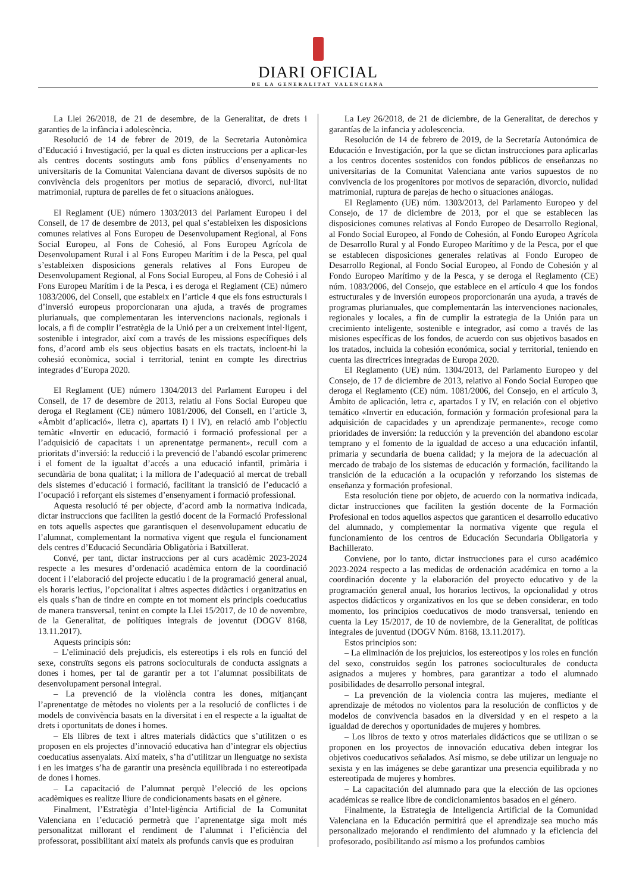DIARI OFICIAL
DE LA GENERALITAT VALENCIANA
La Llei 26/2018, de 21 de desembre, de la Generalitat, de drets i garanties de la infància i adolescència.
Resolució de 14 de febrer de 2019, de la Secretaria Autonòmica d’Educació i Investigació, per la qual es dicten instruccions per a aplicar-les als centres docents sostinguts amb fons públics d’ensenyaments no universitaris de la Comunitat Valenciana davant de diversos supòsits de no convivència dels progenitors per motius de separació, divorci, nul·litat matrimonial, ruptura de parelles de fet o situacions anàlogues.
El Reglament (UE) número 1303/2013 del Parlament Europeu i del Consell, de 17 de desembre de 2013, pel qual s’estableixen les disposicions comunes relatives al Fons Europeu de Desenvolupament Regional, al Fons Social Europeu, al Fons de Cohesió, al Fons Europeu Agrícola de Desenvolupament Rural i al Fons Europeu Marítim i de la Pesca, pel qual s’estableixen disposicions generals relatives al Fons Europeu de Desenvolupament Regional, al Fons Social Europeu, al Fons de Cohesió i al Fons Europeu Marítim i de la Pesca, i es deroga el Reglament (CE) número 1083/2006, del Consell, que estableix en l’article 4 que els fons estructurals i d’inversió europeus proporcionaran una ajuda, a través de programes plurianuals, que complementaran les intervencions nacionals, regionals i locals, a fi de complir l’estratègia de la Unió per a un creixement intel·ligent, sostenible i integrador, així com a través de les missions específiques dels fons, d’acord amb els seus objectius basats en els tractats, incloent-hi la cohesió econòmica, social i territorial, tenint en compte les directrius integrades d’Europa 2020.
El Reglament (UE) número 1304/2013 del Parlament Europeu i del Consell, de 17 de desembre de 2013, relatiu al Fons Social Europeu que deroga el Reglament (CE) número 1081/2006, del Consell, en l’article 3, «Àmbit d’aplicació», lletra c), apartats I) i IV), en relació amb l’objectiu temàtic «Invertir en educació, formació i formació professional per a l’adquisició de capacitats i un aprenentatge permanent», recull com a prioritats d’inversió: la reducció i la prevenció de l’abandó escolar primerenc i el foment de la igualtat d’accés a una educació infantil, primària i secundària de bona qualitat; i la millora de l’adequació al mercat de treball dels sistemes d’educació i formació, facilitant la transició de l’educació a l’ocupació i reforçant els sistemes d’ensenyament i formació professional.
Aquesta resolució té per objecte, d’acord amb la normativa indicada, dictar instruccions que faciliten la gestió docent de la Formació Professional en tots aquells aspectes que garantisquen el desenvolupament educatiu de l’alumnat, complementant la normativa vigent que regula el funcionament dels centres d’Educació Secundària Obligatòria i Batxillerat.
Convé, per tant, dictar instruccions per al curs acadèmic 2023-2024 respecte a les mesures d’ordenació acadèmica entorn de la coordinació docent i l’elaboració del projecte educatiu i de la programació general anual, els horaris lectius, l’opcionalitat i altres aspectes didàctics i organitzatius en els quals s’han de tindre en compte en tot moment els principis coeducatius de manera transversal, tenint en compte la Llei 15/2017, de 10 de novembre, de la Generalitat, de polítiques integrals de joventut (DOGV 8168, 13.11.2017).
Aquests principis són:
– L’eliminació dels prejudicis, els estereotips i els rols en funció del sexe, construïts segons els patrons socioculturals de conducta assignats a dones i homes, per tal de garantir per a tot l’alumnat possibilitats de desenvolupament personal integral.
– La prevenció de la violència contra les dones, mitjançant l’aprenentatge de mètodes no violents per a la resolució de conflictes i de models de convivència basats en la diversitat i en el respecte a la igualtat de drets i oportunitats de dones i homes.
– Els llibres de text i altres materials didàctics que s’utilitzen o es proposen en els projectes d’innovació educativa han d’integrar els objectius coeducatius assenyalats. Així mateix, s’ha d’utilitzar un llenguatge no sexista i en les imatges s’ha de garantir una presència equilibrada i no estereotipada de dones i homes.
– La capacitació de l’alumnat perquè l’elecció de les opcions acadèmiques es realitze lliure de condicionaments basats en el gènere.
Finalment, l’Estratègia d’Intel·ligència Artificial de la Comunitat Valenciana en l’educació permetrà que l’aprenentatge siga molt més personalitzat millorant el rendiment de l’alumnat i l’eficiència del professorat, possibilitant així mateix als profunds canvis que es produiran
La Ley 26/2018, de 21 de diciembre, de la Generalitat, de derechos y garantías de la infancia y adolescencia.
Resolución de 14 de febrero de 2019, de la Secretaría Autonómica de Educación e Investigación, por la que se dictan instrucciones para aplicarlas a los centros docentes sostenidos con fondos públicos de enseñanzas no universitarias de la Comunitat Valenciana ante varios supuestos de no convivencia de los progenitores por motivos de separación, divorcio, nulidad matrimonial, ruptura de parejas de hecho o situaciones análogas.
El Reglamento (UE) núm. 1303/2013, del Parlamento Europeo y del Consejo, de 17 de diciembre de 2013, por el que se establecen las disposiciones comunes relativas al Fondo Europeo de Desarrollo Regional, al Fondo Social Europeo, al Fondo de Cohesión, al Fondo Europeo Agrícola de Desarrollo Rural y al Fondo Europeo Marítimo y de la Pesca, por el que se establecen disposiciones generales relativas al Fondo Europeo de Desarrollo Regional, al Fondo Social Europeo, al Fondo de Cohesión y al Fondo Europeo Marítimo y de la Pesca, y se deroga el Reglamento (CE) núm. 1083/2006, del Consejo, que establece en el artículo 4 que los fondos estructurales y de inversión europeos proporcionarán una ayuda, a través de programas plurianuales, que complementarán las intervenciones nacionales, regionales y locales, a fin de cumplir la estrategia de la Unión para un crecimiento inteligente, sostenible e integrador, así como a través de las misiones específicas de los fondos, de acuerdo con sus objetivos basados en los tratados, incluida la cohesión económica, social y territorial, teniendo en cuenta las directrices integradas de Europa 2020.
El Reglamento (UE) núm. 1304/2013, del Parlamento Europeo y del Consejo, de 17 de diciembre de 2013, relativo al Fondo Social Europeo que deroga el Reglamento (CE) núm. 1081/2006, del Consejo, en el artículo 3, Ámbito de aplicación, letra c, apartados I y IV, en relación con el objetivo temático «Invertir en educación, formación y formación profesional para la adquisición de capacidades y un aprendizaje permanente», recoge como prioridades de inversión: la reducción y la prevención del abandono escolar temprano y el fomento de la igualdad de acceso a una educación infantil, primaria y secundaria de buena calidad; y la mejora de la adecuación al mercado de trabajo de los sistemas de educación y formación, facilitando la transición de la educación a la ocupación y reforzando los sistemas de enseñanza y formación profesional.
Esta resolución tiene por objeto, de acuerdo con la normativa indicada, dictar instrucciones que faciliten la gestión docente de la Formación Profesional en todos aquellos aspectos que garanticen el desarrollo educativo del alumnado, y complementar la normativa vigente que regula el funcionamiento de los centros de Educación Secundaria Obligatoria y Bachillerato.
Conviene, por lo tanto, dictar instrucciones para el curso académico 2023-2024 respecto a las medidas de ordenación académica en torno a la coordinación docente y la elaboración del proyecto educativo y de la programación general anual, los horarios lectivos, la opcionalidad y otros aspectos didácticos y organizativos en los que se deben considerar, en todo momento, los principios coeducativos de modo transversal, teniendo en cuenta la Ley 15/2017, de 10 de noviembre, de la Generalitat, de políticas integrales de juventud (DOGV Núm. 8168, 13.11.2017).
Estos principios son:
– La eliminación de los prejuicios, los estereotipos y los roles en función del sexo, construidos según los patrones socioculturales de conducta asignados a mujeres y hombres, para garantizar a todo el alumnado posibilidades de desarrollo personal integral.
– La prevención de la violencia contra las mujeres, mediante el aprendizaje de métodos no violentos para la resolución de conflictos y de modelos de convivencia basados en la diversidad y en el respeto a la igualdad de derechos y oportunidades de mujeres y hombres.
– Los libros de texto y otros materiales didácticos que se utilizan o se proponen en los proyectos de innovación educativa deben integrar los objetivos coeducativos señalados. Así mismo, se debe utilizar un lenguaje no sexista y en las imágenes se debe garantizar una presencia equilibrada y no estereotipada de mujeres y hombres.
– La capacitación del alumnado para que la elección de las opciones académicas se realice libre de condicionamientos basados en el género.
Finalmente, la Estrategia de Inteligencia Artificial de la Comunidad Valenciana en la Educación permitirá que el aprendizaje sea mucho más personalizado mejorando el rendimiento del alumnado y la eficiencia del profesorado, posibilitando así mismo a los profundos cambios